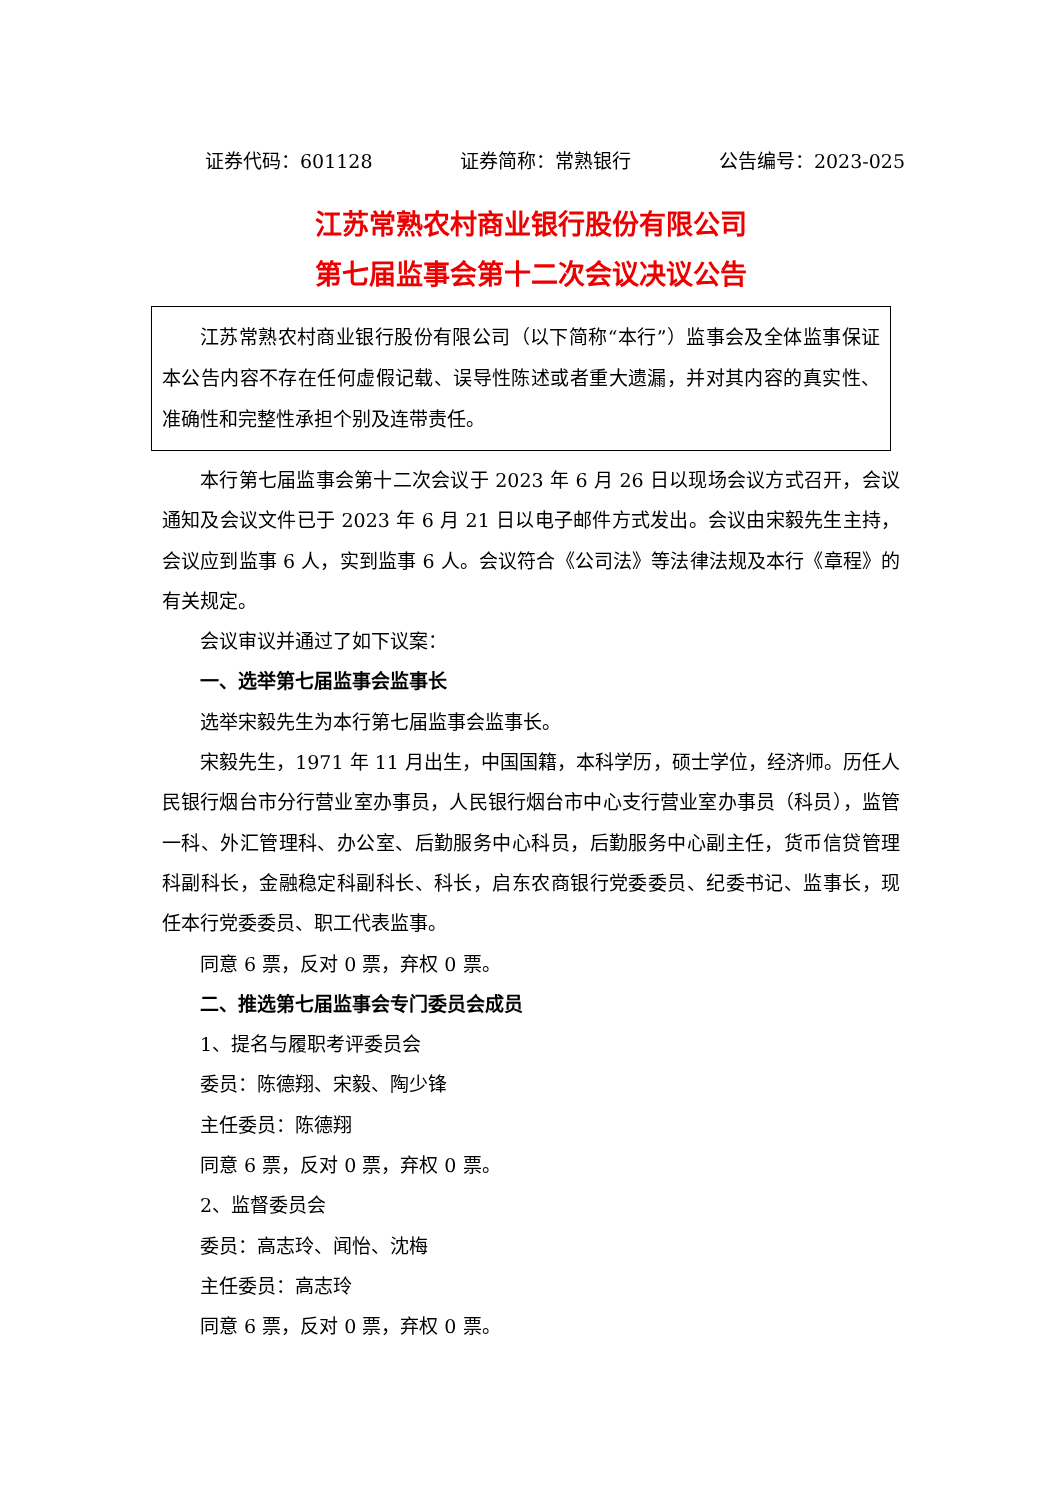证券代码：601128 证券简称：常熟银行 公告编号：2023-025
江苏常熟农村商业银行股份有限公司
第七届监事会第十二次会议决议公告
江苏常熟农村商业银行股份有限公司（以下简称“本行”）监事会及全体监事保证本公告内容不存在任何虚假记载、误导性陈述或者重大遗漏，并对其内容的真实性、准确性和完整性承担个别及连带责任。
本行第七届监事会第十二次会议于 2023 年 6 月 26 日以现场会议方式召开，会议通知及会议文件已于 2023 年 6 月 21 日以电子邮件方式发出。会议由宋毅先生主持，会议应到监事 6 人，实到监事 6 人。会议符合《公司法》等法律法规及本行《章程》的有关规定。
会议审议并通过了如下议案：
一、选举第七届监事会监事长
选举宋毅先生为本行第七届监事会监事长。
宋毅先生，1971 年 11 月出生，中国国籍，本科学历，硕士学位，经济师。历任人民银行烟台市分行营业室办事员，人民银行烟台市中心支行营业室办事员（科员），监管一科、外汇管理科、办公室、后勤服务中心科员，后勤服务中心副主任，货币信贷管理科副科长，金融稳定科副科长、科长，启东农商银行党委委员、纪委书记、监事长，现任本行党委委员、职工代表监事。
同意 6 票，反对 0 票，弃权 0 票。
二、推选第七届监事会专门委员会成员
1、提名与履职考评委员会
委员：陈德翔、宋毅、陶少锋
主任委员：陈德翔
同意 6 票，反对 0 票，弃权 0 票。
2、监督委员会
委员：高志玲、闻怡、沈梅
主任委员：高志玲
同意 6 票，反对 0 票，弃权 0 票。